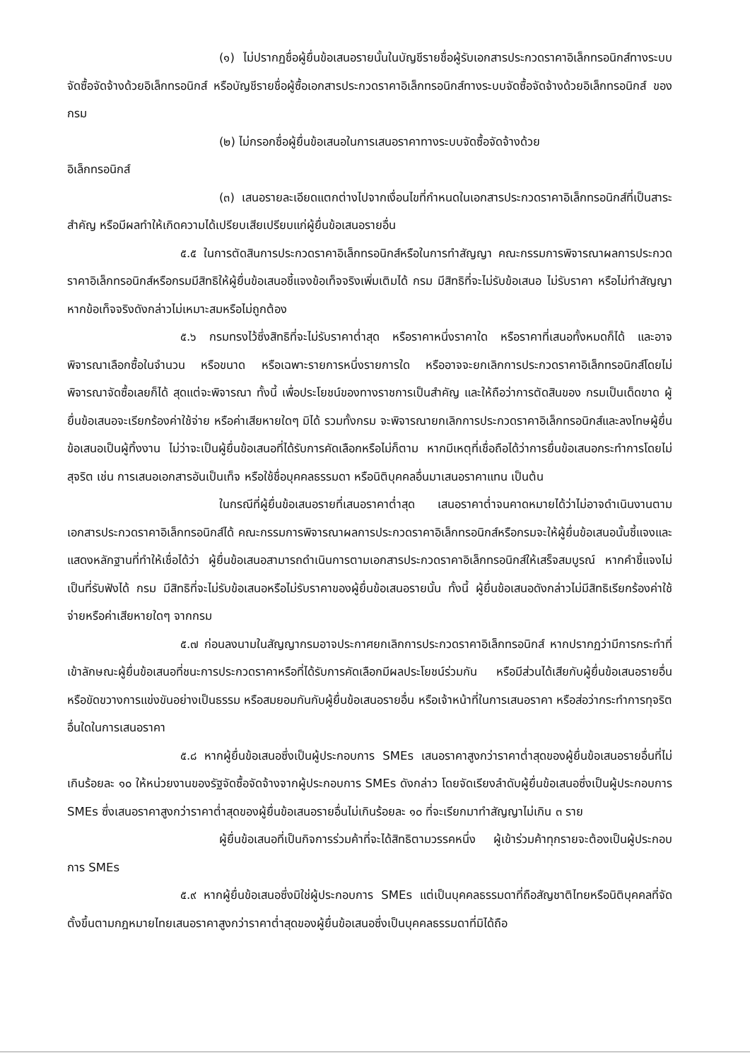(๑) ไม่ปรากฏชื่อผู้ยื่นข้อเสนอรายนั้นในบัญชีรายชื่อผู้รับเอกสารประกวดราคาอิเล็กทรอนิกส์ทางระบบจัดซื้อจัดจ้างด้วยอิเล็กทรอนิกส์ หรือบัญชีรายชื่อผู้ซื้อเอกสารประกวดราคาอิเล็กทรอนิกส์ทางระบบจัดซื้อจัดจ้างด้วยอิเล็กทรอนิกส์ ของกรม
(๒) ไม่กรอกชื่อผู้ยื่นข้อเสนอในการเสนอราคาทางระบบจัดซื้อจัดจ้างด้วย
อิเล็กทรอนิกส์
(๓) เสนอรายละเอียดแตกต่างไปจากเงื่อนไขที่กำหนดในเอกสารประกวดราคาอิเล็กทรอนิกส์ที่เป็นสาระสำคัญ หรือมีผลทำให้เกิดความได้เปรียบเสียเปรียบแก่ผู้ยื่นข้อเสนอรายอื่น
๕.๕ ในการตัดสินการประกวดราคาอิเล็กทรอนิกส์หรือในการทำสัญญา คณะกรรมการพิจารณาผลการประกวดราคาอิเล็กทรอนิกส์หรือกรมมีสิทธิให้ผู้ยื่นข้อเสนอชี้แจงข้อเท็จจริงเพิ่มเติมได้ กรม มีสิทธิที่จะไม่รับข้อเสนอ ไม่รับราคา หรือไม่ทำสัญญา หากข้อเท็จจริงดังกล่าวไม่เหมาะสมหรือไม่ถูกต้อง
๕.๖ กรมทรงไว้ซึ่งสิทธิที่จะไม่รับราคาต่ำสุด หรือราคาหนึ่งราคาใด หรือราคาที่เสนอทั้งหมดก็ได้ และอาจพิจารณาเลือกซื้อในจำนวน หรือขนาด หรือเฉพาะรายการหนึ่งรายการใด หรืออาจจะยกเลิกการประกวดราคาอิเล็กทรอนิกส์โดยไม่พิจารณาจัดซื้อเลยก็ได้ สุดแต่จะพิจารณา ทั้งนี้ เพื่อประโยชน์ของทางราชการเป็นสำคัญ และให้ถือว่าการตัดสินของ กรมเป็นเด็ดขาด ผู้ยื่นข้อเสนอจะเรียกร้องค่าใช้จ่าย หรือค่าเสียหายใดๆ มิได้ รวมทั้งกรม จะพิจารณายกเลิกการประกวดราคาอิเล็กทรอนิกส์และลงโทษผู้ยื่นข้อเสนอเป็นผู้ทิ้งงาน ไม่ว่าจะเป็นผู้ยื่นข้อเสนอที่ได้รับการคัดเลือกหรือไม่ก็ตาม หากมีเหตุที่เชื่อถือได้ว่าการยื่นข้อเสนอกระทำการโดยไม่สุจริต เช่น การเสนอเอกสารอันเป็นเท็จ หรือใช้ชื่อบุคคลธรรมดา หรือนิติบุคคลอื่นมาเสนอราคาแทน เป็นต้น
ในกรณีที่ผู้ยื่นข้อเสนอรายที่เสนอราคาต่ำสุด เสนอราคาต่ำจนคาดหมายได้ว่าไม่อาจดำเนินงานตามเอกสารประกวดราคาอิเล็กทรอนิกส์ได้ คณะกรรมการพิจารณาผลการประกวดราคาอิเล็กทรอนิกส์หรือกรมจะให้ผู้ยื่นข้อเสนอนั้นชี้แจงและแสดงหลักฐานที่ทำให้เชื่อได้ว่า ผู้ยื่นข้อเสนอสามารถดำเนินการตามเอกสารประกวดราคาอิเล็กทรอนิกส์ให้เสร็จสมบูรณ์ หากคำชี้แจงไม่เป็นที่รับฟังได้ กรม มีสิทธิที่จะไม่รับข้อเสนอหรือไม่รับราคาของผู้ยื่นข้อเสนอรายนั้น ทั้งนี้ ผู้ยื่นข้อเสนอดังกล่าวไม่มีสิทธิเรียกร้องค่าใช้จ่ายหรือค่าเสียหายใดๆ จากกรม
๕.๗ ก่อนลงนามในสัญญากรมอาจประกาศยกเลิกการประกวดราคาอิเล็กทรอนิกส์ หากปรากฏว่ามีการกระทำที่เข้าลักษณะผู้ยื่นข้อเสนอที่ชนะการประกวดราคาหรือที่ได้รับการคัดเลือกมีผลประโยชน์ร่วมกัน หรือมีส่วนได้เสียกับผู้ยื่นข้อเสนอรายอื่น หรือขัดขวางการแข่งขันอย่างเป็นธรรม หรือสมยอมกันกับผู้ยื่นข้อเสนอรายอื่น หรือเจ้าหน้าที่ในการเสนอราคา หรือส่อว่ากระทำการทุจริตอื่นใดในการเสนอราคา
๕.๘ หากผู้ยื่นข้อเสนอซึ่งเป็นผู้ประกอบการ SMEs เสนอราคาสูงกว่าราคาต่ำสุดของผู้ยื่นข้อเสนอรายอื่นที่ไม่เกินร้อยละ ๑๐ ให้หน่วยงานของรัฐจัดซื้อจัดจ้างจากผู้ประกอบการ SMEs ดังกล่าว โดยจัดเรียงลำดับผู้ยื่นข้อเสนอซึ่งเป็นผู้ประกอบการ SMEs ซึ่งเสนอราคาสูงกว่าราคาต่ำสุดของผู้ยื่นข้อเสนอรายอื่นไม่เกินร้อยละ ๑๐ ที่จะเรียกมาทำสัญญาไม่เกิน ๓ ราย
ผู้ยื่นข้อเสนอที่เป็นกิจการร่วมค้าที่จะได้สิทธิตามวรรคหนึ่ง ผู้เข้าร่วมค้าทุกรายจะต้องเป็นผู้ประกอบการ SMEs
๕.๙ หากผู้ยื่นข้อเสนอซึ่งมิใช่ผู้ประกอบการ SMEs แต่เป็นบุคคลธรรมดาที่ถือสัญชาติไทยหรือนิติบุคคลที่จัดตั้งขึ้นตามกฎหมายไทยเสนอราคาสูงกว่าราคาต่ำสุดของผู้ยื่นข้อเสนอซึ่งเป็นบุคคลธรรมดาที่มิได้ถือ